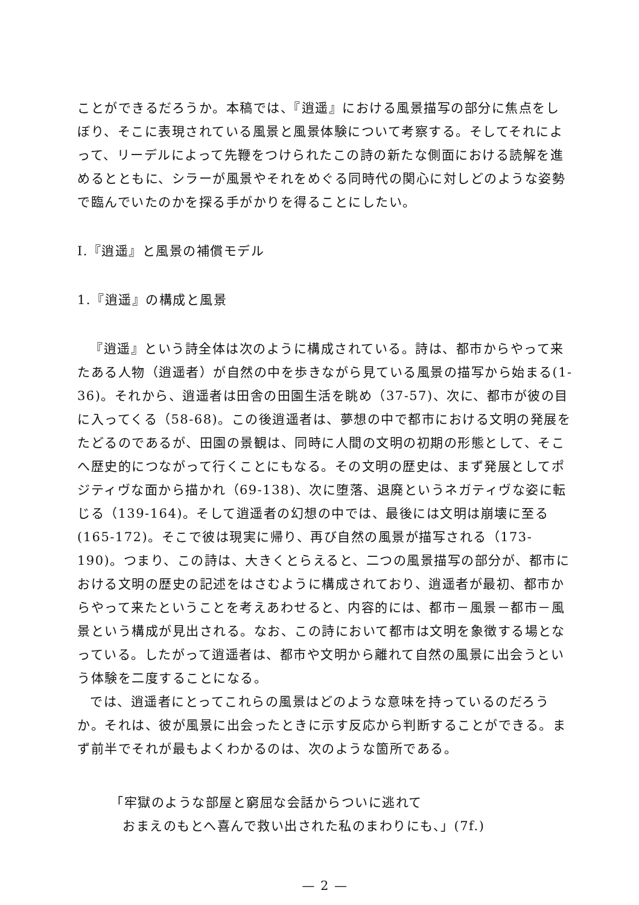ことができるだろうか。本稿では、『逍遥』における風景描写の部分に焦点をしぼり、そこに表現されている風景と風景体験について考察する。そしてそれによって、リーデルによって先鞭をつけられたこの詩の新たな側面における読解を進めるとともに、シラーが風景やそれをめぐる同時代の関心に対しどのような姿勢で臨んでいたのかを探る手がかりを得ることにしたい。
Ⅰ.『逍遥』と風景の補償モデル
1.『逍遥』の構成と風景
『逍遥』という詩全体は次のように構成されている。詩は、都市からやって来たある人物（逍遥者）が自然の中を歩きながら見ている風景の描写から始まる(1-36)。それから、逍遥者は田舎の田園生活を眺め（37-57)、次に、都市が彼の目に入ってくる（58-68)。この後逍遥者は、夢想の中で都市における文明の発展をたどるのであるが、田園の景観は、同時に人間の文明の初期の形態として、そこへ歴史的につながって行くことにもなる。その文明の歴史は、まず発展としてポジティヴな面から描かれ（69-138)、次に堕落、退廃というネガティヴな姿に転じる（139-164)。そして逍遥者の幻想の中では、最後には文明は崩壊に至る(165-172)。そこで彼は現実に帰り、再び自然の風景が描写される（173-190)。つまり、この詩は、大きくとらえると、二つの風景描写の部分が、都市における文明の歴史の記述をはさむように構成されており、逍遥者が最初、都市からやって来たということを考えあわせると、内容的には、都市－風景－都市－風景という構成が見出される。なお、この詩において都市は文明を象徴する場となっている。したがって逍遥者は、都市や文明から離れて自然の風景に出会うという体験を二度することになる。
では、逍遥者にとってこれらの風景はどのような意味を持っているのだろうか。それは、彼が風景に出会ったときに示す反応から判断することができる。まず前半でそれが最もよくわかるのは、次のような箇所である。
「牢獄のような部屋と窮屈な会話からついに逃れて
おまえのもとへ喜んで救い出された私のまわりにも、」(7f.)
— 2 —